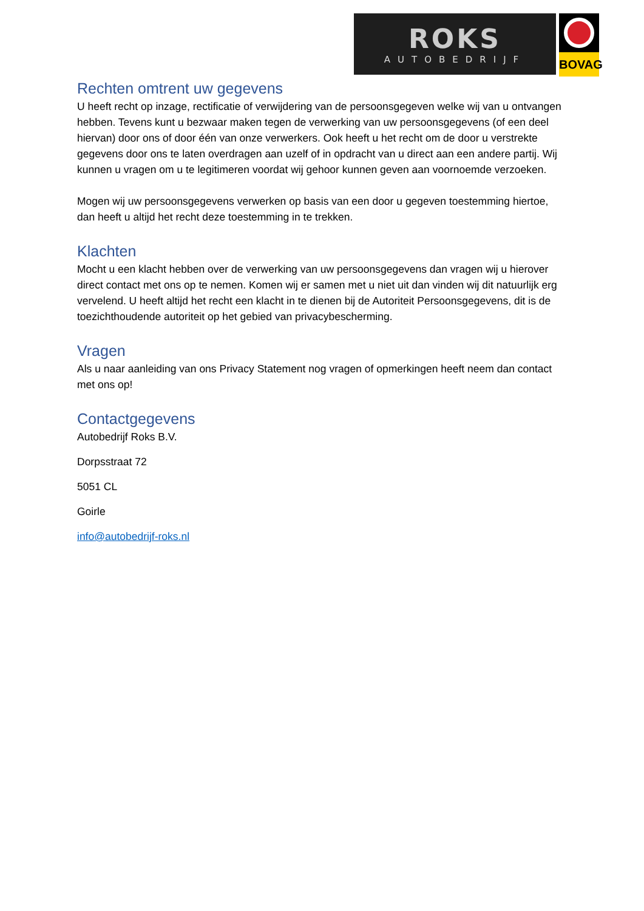ROKS
AUTOBEDRIJF
BOVAG
Rechten omtrent uw gegevens
U heeft recht op inzage, rectificatie of verwijdering van de persoonsgegeven welke wij van u ontvangen hebben. Tevens kunt u bezwaar maken tegen de verwerking van uw persoonsgegevens (of een deel hiervan) door ons of door één van onze verwerkers. Ook heeft u het recht om de door u verstrekte gegevens door ons te laten overdragen aan uzelf of in opdracht van u direct aan een andere partij. Wij kunnen u vragen om u te legitimeren voordat wij gehoor kunnen geven aan voornoemde verzoeken.
Mogen wij uw persoonsgegevens verwerken op basis van een door u gegeven toestemming hiertoe, dan heeft u altijd het recht deze toestemming in te trekken.
Klachten
Mocht u een klacht hebben over de verwerking van uw persoonsgegevens dan vragen wij u hierover direct contact met ons op te nemen. Komen wij er samen met u niet uit dan vinden wij dit natuurlijk erg vervelend. U heeft altijd het recht een klacht in te dienen bij de Autoriteit Persoonsgegevens, dit is de toezichthoudende autoriteit op het gebied van privacybescherming.
Vragen
Als u naar aanleiding van ons Privacy Statement nog vragen of opmerkingen heeft neem dan contact met ons op!
Contactgegevens
Autobedrijf Roks B.V.
Dorpsstraat 72
5051 CL
Goirle
info@autobedrijf-roks.nl